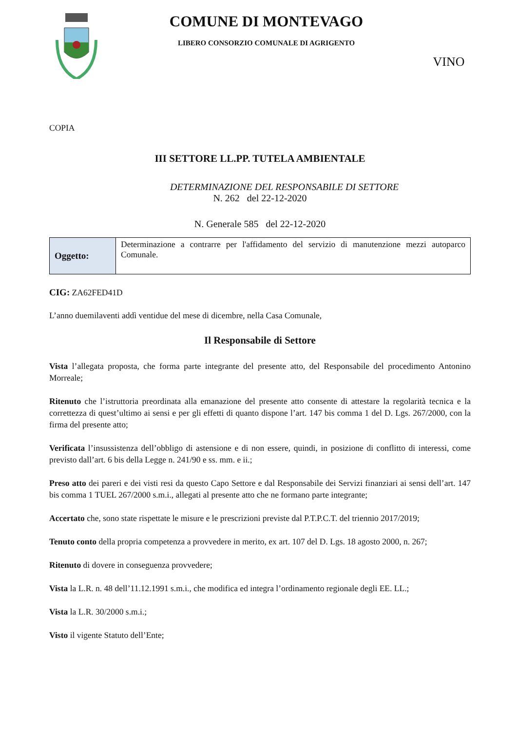COMUNE DI MONTEVAGO
LIBERO CONSORZIO COMUNALE DI AGRIGENTO
VINO
COPIA
III SETTORE LL.PP. TUTELA AMBIENTALE
DETERMINAZIONE DEL RESPONSABILE DI SETTORE
N. 262 del 22-12-2020
N. Generale 585 del 22-12-2020
| Oggetto: | Determinazione a contrarre per l'affidamento del servizio di manutenzione mezzi autoparco Comunale. |
CIG: ZA62FED41D
L’anno duemilaventi addì ventidue del mese di dicembre, nella Casa Comunale,
Il Responsabile di Settore
Vista l’allegata proposta, che forma parte integrante del presente atto, del Responsabile del procedimento Antonino Morreale;
Ritenuto che l’istruttoria preordinata alla emanazione del presente atto consente di attestare la regolarità tecnica e la correttezza di quest’ultimo ai sensi e per gli effetti di quanto dispone l’art. 147 bis comma 1 del D. Lgs. 267/2000, con la firma del presente atto;
Verificata l’insussistenza dell’obbligo di astensione e di non essere, quindi, in posizione di conflitto di interessi, come previsto dall’art. 6 bis della Legge n. 241/90 e ss. mm. e ii.;
Preso atto dei pareri e dei visti resi da questo Capo Settore e dal Responsabile dei Servizi finanziari ai sensi dell’art. 147 bis comma 1 TUEL 267/2000 s.m.i., allegati al presente atto che ne formano parte integrante;
Accertato che, sono state rispettate le misure e le prescrizioni previste dal P.T.P.C.T. del triennio 2017/2019;
Tenuto conto della propria competenza a provvedere in merito, ex art. 107 del D. Lgs. 18 agosto 2000, n. 267;
Ritenuto di dovere in conseguenza provvedere;
Vista la L.R. n. 48 dell’11.12.1991 s.m.i., che modifica ed integra l’ordinamento regionale degli EE. LL.;
Vista la L.R. 30/2000 s.m.i.;
Visto il vigente Statuto dell’Ente;